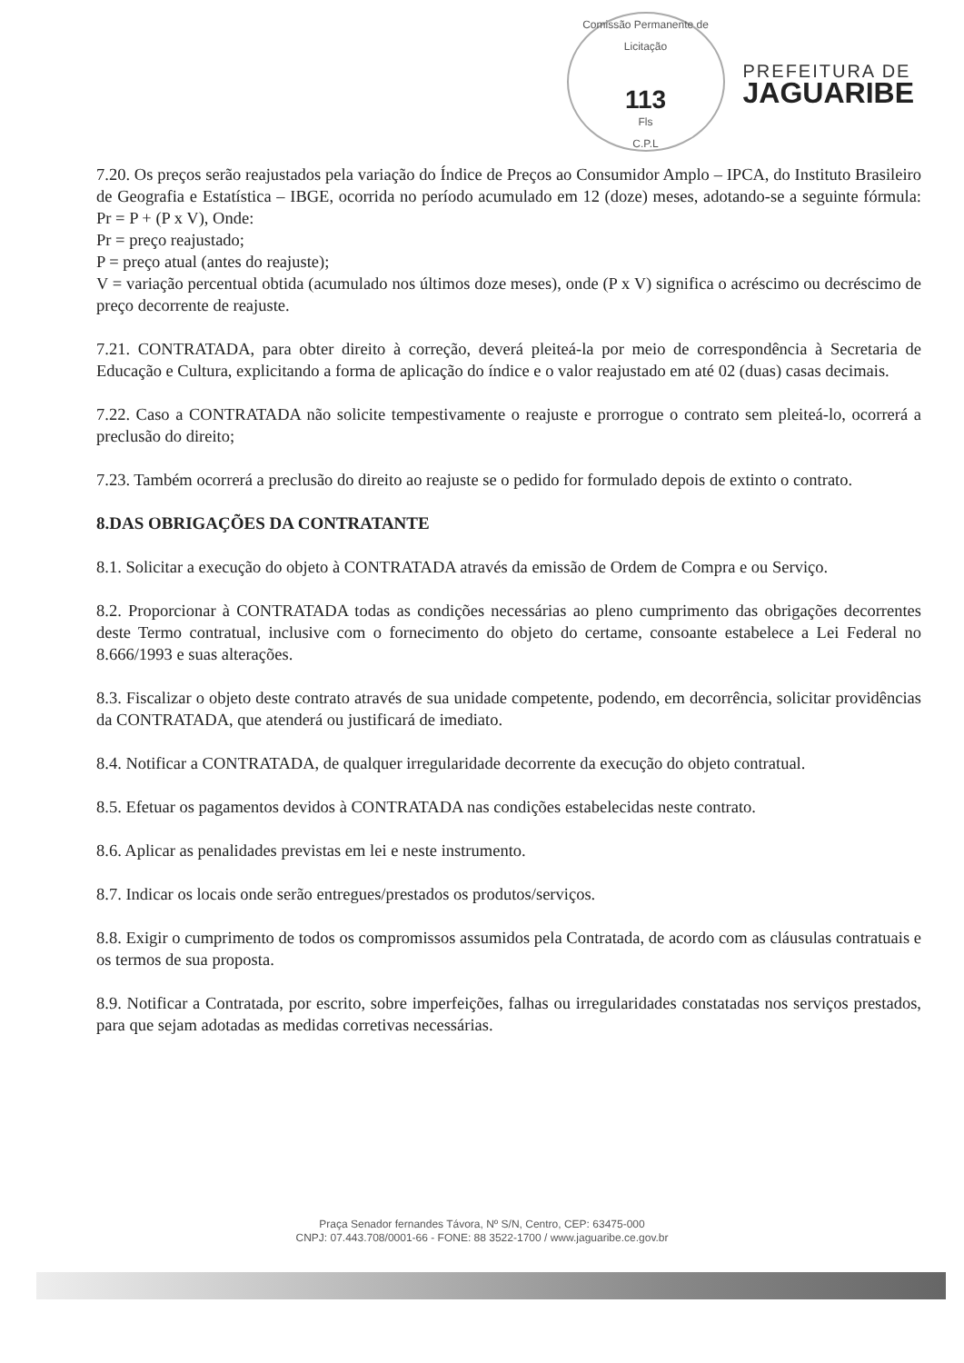Comissão Permanente de Licitação
113
Fls
C.P.L
PREFEITURA DE
JAGUARIBE
7.20. Os preços serão reajustados pela variação do Índice de Preços ao Consumidor Amplo – IPCA, do Instituto Brasileiro de Geografia e Estatística – IBGE, ocorrida no período acumulado em 12 (doze) meses, adotando-se a seguinte fórmula: Pr = P + (P x V), Onde:
Pr = preço reajustado;
P = preço atual (antes do reajuste);
V = variação percentual obtida (acumulado nos últimos doze meses), onde (P x V) significa o acréscimo ou decréscimo de preço decorrente de reajuste.
7.21. CONTRATADA, para obter direito à correção, deverá pleiteá-la por meio de correspondência à Secretaria de Educação e Cultura, explicitando a forma de aplicação do índice e o valor reajustado em até 02 (duas) casas decimais.
7.22. Caso a CONTRATADA não solicite tempestivamente o reajuste e prorrogue o contrato sem pleiteá-lo, ocorrerá a preclusão do direito;
7.23. Também ocorrerá a preclusão do direito ao reajuste se o pedido for formulado depois de extinto o contrato.
8.DAS OBRIGAÇÕES DA CONTRATANTE
8.1. Solicitar a execução do objeto à CONTRATADA através da emissão de Ordem de Compra e ou Serviço.
8.2. Proporcionar à CONTRATADA todas as condições necessárias ao pleno cumprimento das obrigações decorrentes deste Termo contratual, inclusive com o fornecimento do objeto do certame, consoante estabelece a Lei Federal no 8.666/1993 e suas alterações.
8.3. Fiscalizar o objeto deste contrato através de sua unidade competente, podendo, em decorrência, solicitar providências da CONTRATADA, que atenderá ou justificará de imediato.
8.4. Notificar a CONTRATADA, de qualquer irregularidade decorrente da execução do objeto contratual.
8.5. Efetuar os pagamentos devidos à CONTRATADA nas condições estabelecidas neste contrato.
8.6. Aplicar as penalidades previstas em lei e neste instrumento.
8.7. Indicar os locais onde serão entregues/prestados os produtos/serviços.
8.8. Exigir o cumprimento de todos os compromissos assumidos pela Contratada, de acordo com as cláusulas contratuais e os termos de sua proposta.
8.9. Notificar a Contratada, por escrito, sobre imperfeições, falhas ou irregularidades constatadas nos serviços prestados, para que sejam adotadas as medidas corretivas necessárias.
Praça Senador fernandes Távora, Nº S/N, Centro, CEP: 63475-000
CNPJ: 07.443.708/0001-66 - FONE: 88 3522-1700 / www.jaguaribe.ce.gov.br